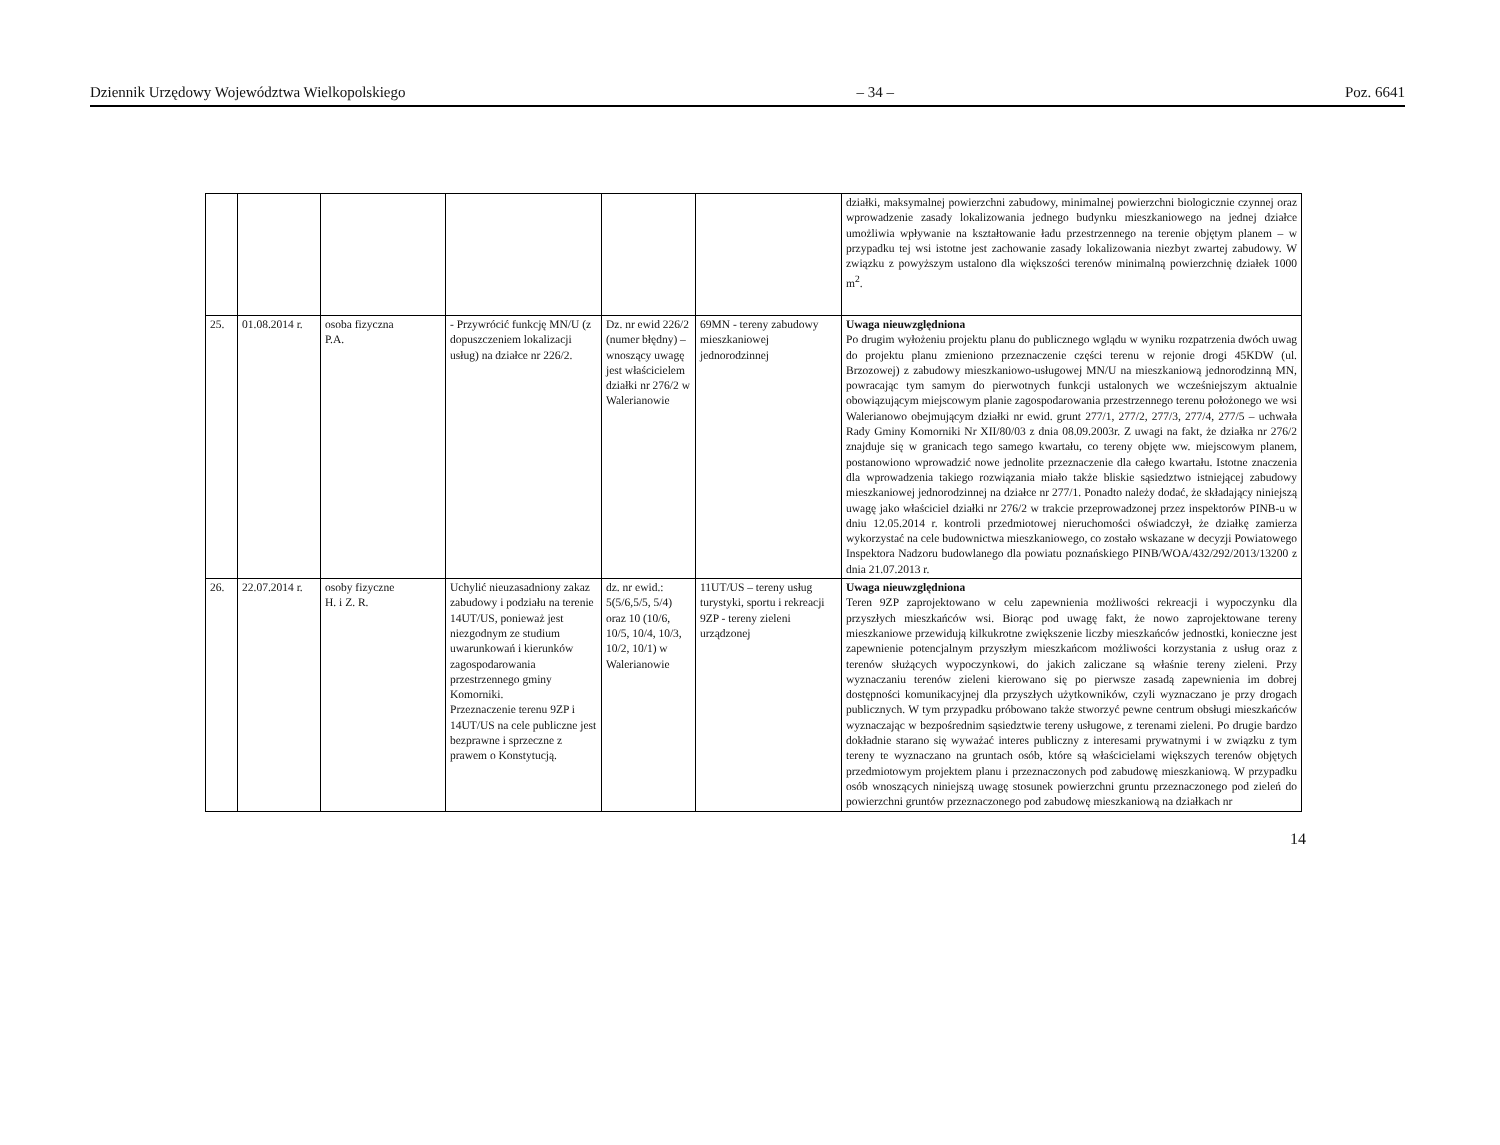Dziennik Urzędowy Województwa Wielkopolskiego – 34 – Poz. 6641
| | | | | | | działki, maksymalnej powierzchni zabudowy, minimalnej powierzchni biologicznie czynnej oraz wprowadzenie zasady lokalizowania jednego budynku mieszkaniowego na jednej działce umożliwia wpływanie na kształtowanie ładu przestrzennego na terenie objętym planem – w przypadku tej wsi istotne jest zachowanie zasady lokalizowania niezbyt zwartej zabudowy. W związku z powyższym ustalono dla większości terenów minimalną powierzchnię działek 1000 m<sup>2</sup>. |
| 25. | 01.08.2014 r. | osoba fizyczna P.A. | - Przywrócić funkcję MN/U (z dopuszczeniem lokalizacji usług) na działce nr 226/2. | Dz. nr ewid 226/2 (numer błędny) – wnoszący uwagę jest właścicielem działki nr 276/2 w Walerianowie | 69MN - tereny zabudowy mieszkaniowej jednorodzinnej | Uwaga nieuwzględniona Po drugim wyłożeniu projektu planu do publicznego wglądu w wyniku rozpatrzenia dwóch uwag do projektu planu zmieniono przeznaczenie części terenu w rejonie drogi 45KDW (ul. Brzozowej) z zabudowy mieszkaniowo-usługowej MN/U na mieszkaniową jednorodzinną MN, powracając tym samym do pierwotnych funkcji ustalonych we wcześniejszym aktualnie obowiązującym miejscowym planie zagospodarowania przestrzennego terenu położonego we wsi Walerianowo obejmującym działki nr ewid. grunt 277/1, 277/2, 277/3, 277/4, 277/5 – uchwała Rady Gminy Komorniki Nr XII/80/03 z dnia 08.09.2003r. Z uwagi na fakt, że działka nr 276/2 znajduje się w granicach tego samego kwartału, co tereny objęte ww. miejscowym planem, postanowiono wprowadzić nowe jednolite przeznaczenie dla całego kwartału. Istotne znaczenia dla wprowadzenia takiego rozwiązania miało także bliskie sąsiedztwo istniejącej zabudowy mieszkaniowej jednorodzinnej na działce nr 277/1. Ponadto należy dodać, że składający niniejszą uwagę jako właściciel działki nr 276/2 w trakcie przeprowadzonej przez inspektorów PINB-u w dniu 12.05.2014 r. kontroli przedmiotowej nieruchomości oświadczył, że działkę zamierza wykorzystać na cele budownictwa mieszkaniowego, co zostało wskazane w decyzji Powiatowego Inspektora Nadzoru budowlanego dla powiatu poznańskiego PINB/WOA/432/292/2013/13200 z dnia 21.07.2013 r. |
| 26. | 22.07.2014 r. | osoby fizyczne H. i Z. R. | Uchylić nieuzasadniony zakaz zabudowy i podziału na terenie 14UT/US, ponieważ jest niezgodnym ze studium uwarunkowań i kierunków zagospodarowania przestrzennego gminy Komorniki. Przeznaczenie terenu 9ZP i 14UT/US na cele publiczne jest bezprawne i sprzeczne z prawem o Konstytucją. | dz. nr ewid.: 5(5/6,5/5, 5/4) oraz 10 (10/6, 10/5, 10/4, 10/3, 10/2, 10/1) w Walerianowie | 11UT/US – tereny usług turystyki, sportu i rekreacji 9ZP - tereny zieleni urządzonej | Uwaga nieuwzględniona Teren 9ZP zaprojektowano w celu zapewnienia możliwości rekreacji i wypoczynku dla przyszłych mieszkańców wsi. Biorąc pod uwagę fakt, że nowo zaprojektowane tereny mieszkaniowe przewidują kilkukrotne zwiększenie liczby mieszkańców jednostki, konieczne jest zapewnienie potencjalnym przyszłym mieszkańcom możliwości korzystania z usług oraz z terenów służących wypoczynkowi, do jakich zaliczane są właśnie tereny zieleni. Przy wyznaczaniu terenów zieleni kierowano się po pierwsze zasadą zapewnienia im dobrej dostępności komunikacyjnej dla przyszłych użytkowników, czyli wyznaczano je przy drogach publicznych. W tym przypadku próbowano także stworzyć pewne centrum obsługi mieszkańców wyznaczając w bezpośrednim sąsiedztwie tereny usługowe, z terenami zieleni. Po drugie bardzo dokładnie starano się wyważać interes publiczny z interesami prywatnymi i w związku z tym tereny te wyznaczano na gruntach osób, które są właścicielami większych terenów objętych przedmiotowym projektem planu i przeznaczonych pod zabudowę mieszkaniową. W przypadku osób wnoszących niniejszą uwagę stosunek powierzchni gruntu przeznaczonego pod zieleń do powierzchni gruntów przeznaczonego pod zabudowę mieszkaniową na działkach nr |
14